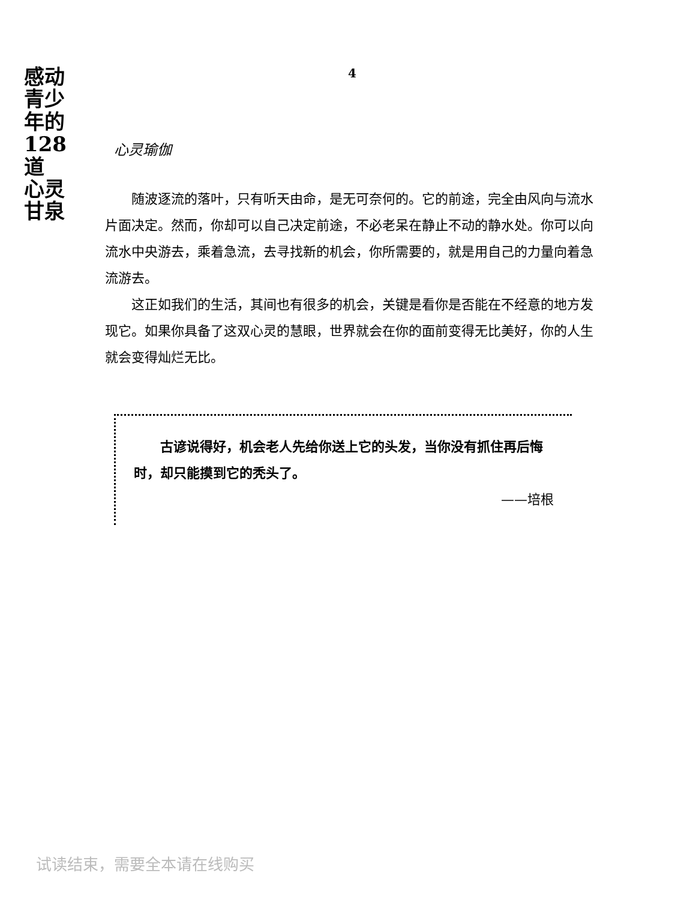感动
青少年的
128道
心灵
甘泉
4
心灵瑜伽
随波逐流的落叶，只有听天由命，是无可奈何的。它的前途，完全由风向与流水片面决定。然而，你却可以自己决定前途，不必老呆在静止不动的静水处。你可以向流水中央游去，乘着急流，去寻找新的机会，你所需要的，就是用自己的力量向着急流游去。
这正如我们的生活，其间也有很多的机会，关键是看你是否能在不经意的地方发现它。如果你具备了这双心灵的慧眼，世界就会在你的面前变得无比美好，你的人生就会变得灿烂无比。
古谚说得好，机会老人先给你送上它的头发，当你没有抓住再后悔时，却只能摸到它的秃头了。
——培根
试读结束，需要全本请在线购买